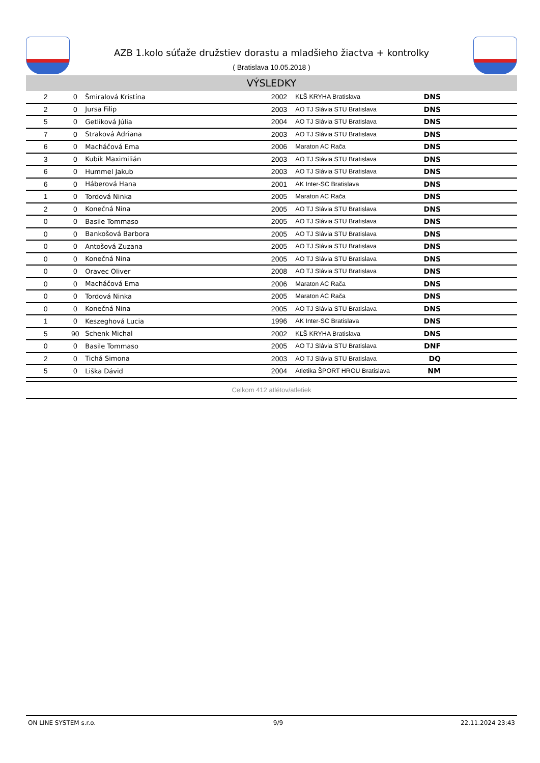AZB 1.kolo súťaže družstiev dorastu a mladšieho žiactva + kontrolky
( Bratislava 10.05.2018 )
VÝSLEDKY
| 2 | 0 | Šmiralová Kristína | 2002 | KĽŠ KRYHA Bratislava | DNS |
| 2 | 0 | Jursa Filip | 2003 | AO TJ Slávia STU Bratislava | DNS |
| 5 | 0 | Getliková Júlia | 2004 | AO TJ Slávia STU Bratislava | DNS |
| 7 | 0 | Straková Adriana | 2003 | AO TJ Slávia STU Bratislava | DNS |
| 6 | 0 | Macháčová Ema | 2006 | Maraton AC Rača | DNS |
| 3 | 0 | Kubík Maximilián | 2003 | AO TJ Slávia STU Bratislava | DNS |
| 6 | 0 | Hummel Jakub | 2003 | AO TJ Slávia STU Bratislava | DNS |
| 6 | 0 | Háberová Hana | 2001 | AK Inter-SC Bratislava | DNS |
| 1 | 0 | Tordová Ninka | 2005 | Maraton AC Rača | DNS |
| 2 | 0 | Konečná Nina | 2005 | AO TJ Slávia STU Bratislava | DNS |
| 0 | 0 | Basile Tommaso | 2005 | AO TJ Slávia STU Bratislava | DNS |
| 0 | 0 | Bankošová Barbora | 2005 | AO TJ Slávia STU Bratislava | DNS |
| 0 | 0 | Antošová Zuzana | 2005 | AO TJ Slávia STU Bratislava | DNS |
| 0 | 0 | Konečná Nina | 2005 | AO TJ Slávia STU Bratislava | DNS |
| 0 | 0 | Oravec Oliver | 2008 | AO TJ Slávia STU Bratislava | DNS |
| 0 | 0 | Macháčová Ema | 2006 | Maraton AC Rača | DNS |
| 0 | 0 | Tordová Ninka | 2005 | Maraton AC Rača | DNS |
| 0 | 0 | Konečná Nina | 2005 | AO TJ Slávia STU Bratislava | DNS |
| 1 | 0 | Keszeghová Lucia | 1996 | AK Inter-SC Bratislava | DNS |
| 5 | 90 | Schenk Michal | 2002 | KĽŠ KRYHA Bratislava | DNS |
| 0 | 0 | Basile Tommaso | 2005 | AO TJ Slávia STU Bratislava | DNF |
| 2 | 0 | Tichá Simona | 2003 | AO TJ Slávia STU Bratislava | DQ |
| 5 | 0 | Liška Dávid | 2004 | Atletika ŠPORT HROU Bratislava | NM |
Celkom 412 atlétov/atletiek
ON LINE SYSTEM s.r.o. 9/9 22.11.2024 23:43